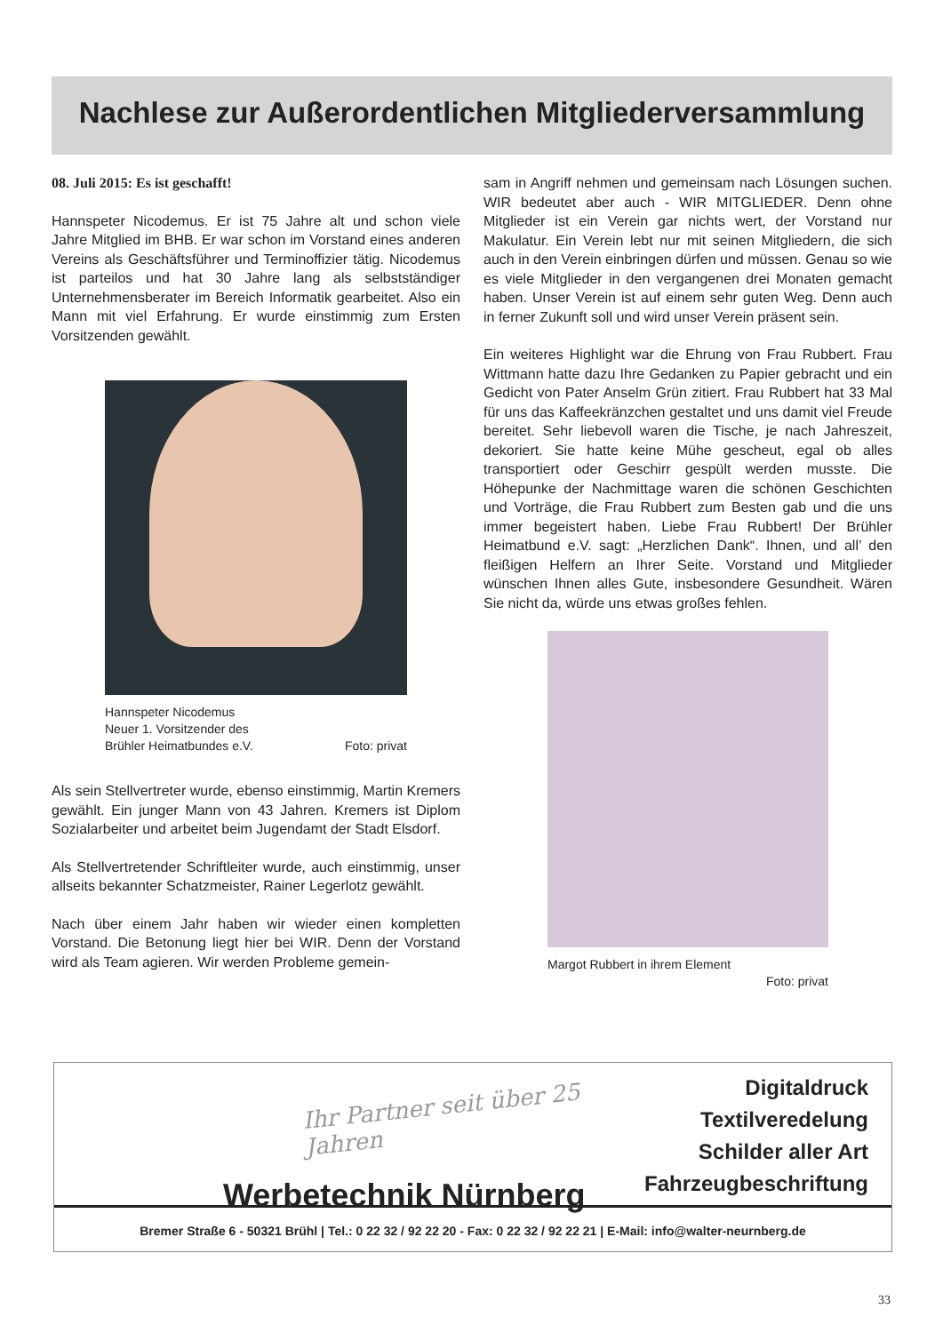Nachlese zur Außerordentlichen Mitgliederversammlung
08. Juli 2015: Es ist geschafft!
Hannspeter Nicodemus. Er ist 75 Jahre alt und schon viele Jahre Mitglied im BHB. Er war schon im Vorstand eines anderen Vereins als Geschäftsführer und Terminoffizier tätig. Nicodemus ist parteilos und hat 30 Jahre lang als selbstständiger Unternehmensberater im Bereich Informatik gearbeitet. Also ein Mann mit viel Erfahrung. Er wurde einstimmig zum Ersten Vorsitzenden gewählt.
Hannspeter Nicodemus
Neuer 1. Vorsitzender des
Brühler Heimatbundes e.V. Foto: privat
Als sein Stellvertreter wurde, ebenso einstimmig, Martin Kremers gewählt. Ein junger Mann von 43 Jahren. Kremers ist Diplom Sozialarbeiter und arbeitet beim Jugendamt der Stadt Elsdorf.
Als Stellvertretender Schriftleiter wurde, auch einstimmig, unser allseits bekannter Schatzmeister, Rainer Legerlotz gewählt.
Nach über einem Jahr haben wir wieder einen kompletten Vorstand. Die Betonung liegt hier bei WIR. Denn der Vorstand wird als Team agieren. Wir werden Probleme gemein-
sam in Angriff nehmen und gemeinsam nach Lösungen suchen. WIR bedeutet aber auch - WIR MITGLIEDER. Denn ohne Mitglieder ist ein Verein gar nichts wert, der Vorstand nur Makulatur. Ein Verein lebt nur mit seinen Mitgliedern, die sich auch in den Verein einbringen dürfen und müssen. Genau so wie es viele Mitglieder in den vergangenen drei Monaten gemacht haben. Unser Verein ist auf einem sehr guten Weg. Denn auch in ferner Zukunft soll und wird unser Verein präsent sein.
Ein weiteres Highlight war die Ehrung von Frau Rubbert. Frau Wittmann hatte dazu Ihre Gedanken zu Papier gebracht und ein Gedicht von Pater Anselm Grün zitiert. Frau Rubbert hat 33 Mal für uns das Kaffeekränzchen gestaltet und uns damit viel Freude bereitet. Sehr liebevoll waren die Tische, je nach Jahreszeit, dekoriert. Sie hatte keine Mühe gescheut, egal ob alles transportiert oder Geschirr gespült werden musste. Die Höhepunke der Nachmittage waren die schönen Geschichten und Vorträge, die Frau Rubbert zum Besten gab und die uns immer begeistert haben. Liebe Frau Rubbert! Der Brühler Heimatbund e.V. sagt: „Herzlichen Dank“. Ihnen, und all’ den fleißigen Helfern an Ihrer Seite. Vorstand und Mitglieder wünschen Ihnen alles Gute, insbesondere Gesundheit. Wären Sie nicht da, würde uns etwas großes fehlen.
Margot Rubbert in ihrem Element
Foto: privat
Ihr Partner seit über 25 Jahren
Werbetechnik Nürnberg
Digitaldruck
Textilveredelung
Schilder aller Art
Fahrzeugbeschriftung
Bremer Straße 6 - 50321 Brühl | Tel.: 0 22 32 / 92 22 20 - Fax: 0 22 32 / 92 22 21 | E-Mail: info@walter-neurnberg.de
33